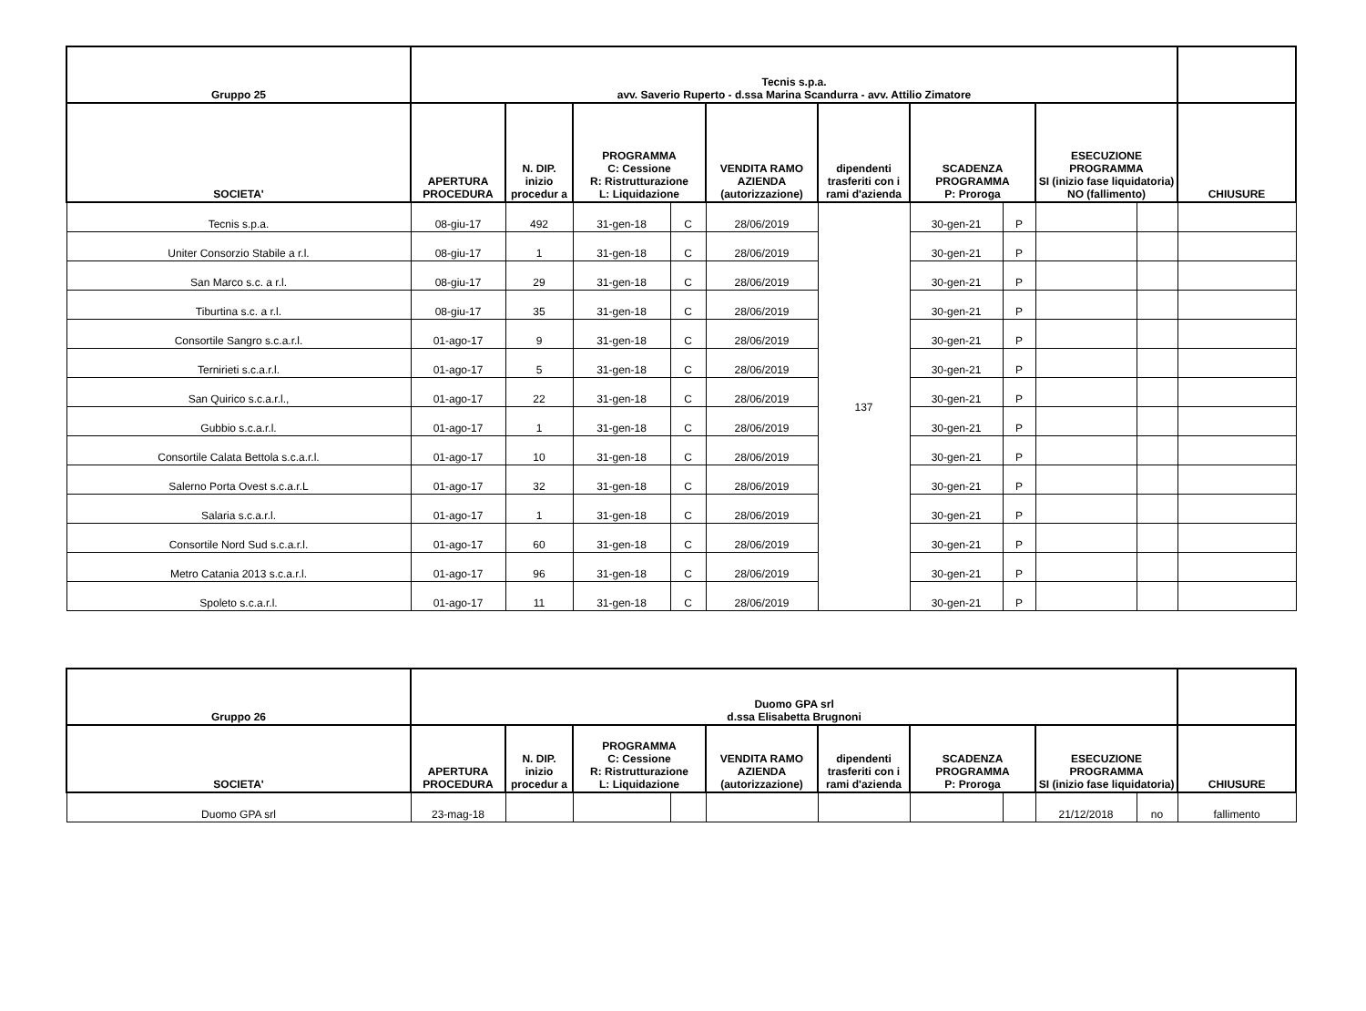| Gruppo 25 | Tecnis s.p.a. avv. Saverio Ruperto - d.ssa Marina Scandurra - avv. Attilio Zimatore | | | | | | | | | | |
| --- | --- | --- | --- | --- | --- | --- | --- | --- | --- | --- | --- |
| SOCIETA' | APERTURA PROCEDURA | N. DIP. inizio procedur a | PROGRAMMA C: Cessione R: Ristrutturazione L: Liquidazione | | VENDITA RAMO AZIENDA (autorizzazione) | dipendenti trasferiti con i rami d'azienda | SCADENZA PROGRAMMA P: Proroga | | ESECUZIONE PROGRAMMA SI (inizio fase liquidatoria) NO (fallimento) | | CHIUSURE |
| Tecnis s.p.a. | 08-giu-17 | 492 | 31-gen-18 | C | 28/06/2019 | 137 | 30-gen-21 | P | | | |
| Uniter Consorzio Stabile a r.l. | 08-giu-17 | 1 | 31-gen-18 | C | 28/06/2019 | | 30-gen-21 | P | | | |
| San Marco s.c. a r.l. | 08-giu-17 | 29 | 31-gen-18 | C | 28/06/2019 | | 30-gen-21 | P | | | |
| Tiburtina s.c. a r.l. | 08-giu-17 | 35 | 31-gen-18 | C | 28/06/2019 | | 30-gen-21 | P | | | |
| Consortile Sangro s.c.a.r.l. | 01-ago-17 | 9 | 31-gen-18 | C | 28/06/2019 | | 30-gen-21 | P | | | |
| Ternirieti s.c.a.r.l. | 01-ago-17 | 5 | 31-gen-18 | C | 28/06/2019 | | 30-gen-21 | P | | | |
| San Quirico s.c.a.r.l., | 01-ago-17 | 22 | 31-gen-18 | C | 28/06/2019 | | 30-gen-21 | P | | | |
| Gubbio s.c.a.r.l. | 01-ago-17 | 1 | 31-gen-18 | C | 28/06/2019 | | 30-gen-21 | P | | | |
| Consortile Calata Bettola s.c.a.r.l. | 01-ago-17 | 10 | 31-gen-18 | C | 28/06/2019 | | 30-gen-21 | P | | | |
| Salerno Porta Ovest s.c.a.r.L | 01-ago-17 | 32 | 31-gen-18 | C | 28/06/2019 | | 30-gen-21 | P | | | |
| Salaria s.c.a.r.l. | 01-ago-17 | 1 | 31-gen-18 | C | 28/06/2019 | | 30-gen-21 | P | | | |
| Consortile Nord Sud s.c.a.r.l. | 01-ago-17 | 60 | 31-gen-18 | C | 28/06/2019 | | 30-gen-21 | P | | | |
| Metro Catania 2013 s.c.a.r.l. | 01-ago-17 | 96 | 31-gen-18 | C | 28/06/2019 | | 30-gen-21 | P | | | |
| Spoleto s.c.a.r.l. | 01-ago-17 | 11 | 31-gen-18 | C | 28/06/2019 | | 30-gen-21 | P | | | |
| Gruppo 26 | Duomo GPA srl d.ssa Elisabetta Brugnoni | | | | | | | | | | |
| --- | --- | --- | --- | --- | --- | --- | --- | --- | --- | --- | --- |
| SOCIETA' | APERTURA PROCEDURA | N. DIP. inizio procedur a | PROGRAMMA C: Cessione R: Ristrutturazione L: Liquidazione | | VENDITA RAMO AZIENDA (autorizzazione) | dipendenti trasferiti con i rami d'azienda | SCADENZA PROGRAMMA P: Proroga | | ESECUZIONE PROGRAMMA SI (inizio fase liquidatoria) | | CHIUSURE |
| Duomo GPA srl | 23-mag-18 | | | | | | | | 21/12/2018 | no | fallimento |